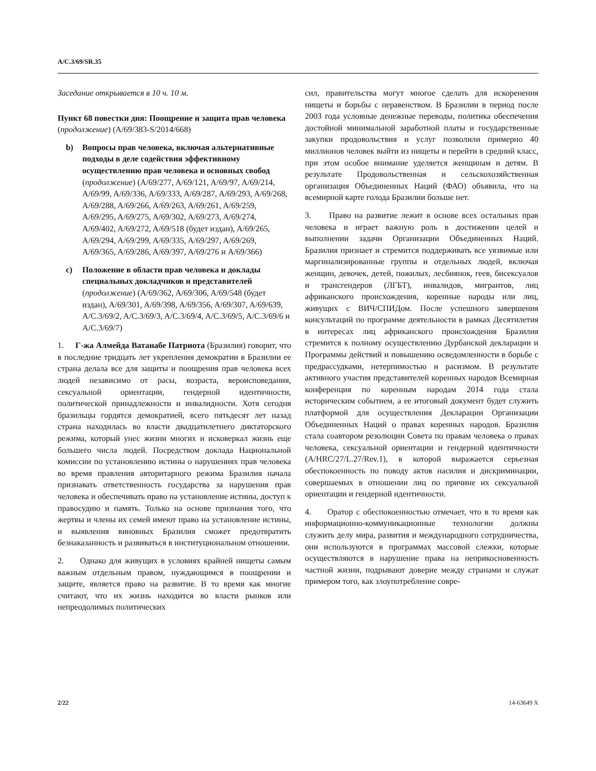A/C.3/69/SR.35
Заседание открывается в 10 ч. 10 м.
Пункт 68 повестки дня: Поощрение и защита прав человека (продолжение) (A/69/383-S/2014/668)
b) Вопросы прав человека, включая альтернативные подходы в деле содействия эффективному осуществлению прав человека и основных свобод (продолжение) (A/69/277, A/69/121, A/69/97, A/69/214, A/69/99, A/69/336, A/69/333, A/69/287, A/69/293, A/69/268, A/69/288, A/69/266, A/69/263, A/69/261, A/69/259, A/69/295, A/69/275, A/69/302, A/69/273, A/69/274, A/69/402, A/69/272, A/69/518 (будет издан), A/69/265, A/69/294, A/69/299, A/69/335, A/69/297, A/69/269, A/69/365, A/69/286, A/69/397, A/69/276 и A/69/366)
c) Положение в области прав человека и доклады специальных докладчиков и представителей (продолжение) (A/69/362, A/69/306, A/69/548 (будет издан), A/69/301, A/69/398, A/69/356, A/69/307, A/69/639, A/C.3/69/2, A/C.3/69/3, A/C.3/69/4, A/C.3/69/5, A/C.3/69/6 и A/C.3/69/7)
1. Г-жа Алмейда Ватанабе Патриота (Бразилия) говорит, что в последние тридцать лет укрепления демократии в Бразилии ее страна делала все для защиты и поощрения прав человека всех людей независимо от расы, возраста, вероисповедания, сексуальной ориентации, гендерной идентичности, политической принадлежности и инвалидности. Хотя сегодня бразильцы гордятся демократией, всего пятьдесят лет назад страна находилась во власти двадцатилетнего диктаторского режима, который унес жизни многих и исковеркал жизнь еще большего числа людей. Посредством доклада Национальной комиссии по установлению истины о нарушениях прав человека во время правления авторитарного режима Бразилия начала признавать ответственность государства за нарушения прав человека и обеспечивать право на установление истины, доступ к правосудию и память. Только на основе признания того, что жертвы и члены их семей имеют право на установление истины, и выявления виновных Бразилия сможет предотвратить безнаказанность и развиваться в институциональном отношении.
2. Однако для живущих в условиях крайней нищеты самым важным отдельным правом, нуждающимся в поощрении и защите, является право на развитие. В то время как многие считают, что их жизнь находится во власти рынков или непреодолимых политических
сил, правительства могут многое сделать для искоренения нищеты и борьбы с неравенством. В Бразилии в период после 2003 года условные денежные переводы, политика обеспечения достойной минимальной заработной платы и государственные закупки продовольствия и услуг позволили примерно 40 миллионов человек выйти из нищеты и перейти в средний класс, при этом особое внимание уделяется женщинам и детям. В результате Продовольственная и сельскохозяйственная организация Объединенных Наций (ФАО) объявила, что на всемирной карте голода Бразилии больше нет.
3. Право на развитие лежит в основе всех остальных прав человека и играет важную роль в достижении целей и выполнении задачи Организации Объединенных Наций. Бразилия признает и стремится поддерживать все уязвимые или маргинализированные группы и отдельных людей, включая женщин, девочек, детей, пожилых, лесбиянок, геев, бисексуалов и трансгендеров (ЛГБТ), инвалидов, мигрантов, лиц африканского происхождения, коренные народы или лиц, живущих с ВИЧ/СПИДом. После успешного завершения консультаций по программе деятельности в рамках Десятилетия в интересах лиц африканского происхождения Бразилия стремится к полному осуществлению Дурбанской декларации и Программы действий и повышению осведомленности в борьбе с предрассудками, нетерпимостью и расизмом. В результате активного участия представителей коренных народов Всемирная конференция по коренным народам 2014 года стала историческим событием, а ее итоговый документ будет служить платформой для осуществления Декларации Организации Объединенных Наций о правах коренных народов. Бразилия стала соавтором резолюции Совета по правам человека о правах человека, сексуальной ориентации и гендерной идентичности (A/HRC/27/L.27/Rev.1), в которой выражается серьезная обеспокоенность по поводу актов насилия и дискриминации, совершаемых в отношении лиц по причине их сексуальной ориентации и гендерной идентичности.
4. Оратор с обеспокоенностью отмечает, что в то время как информационно-коммуникационные технологии должны служить делу мира, развития и международного сотрудничества, они используются в программах массовой слежки, которые осуществляются в нарушение права на неприкосновенность частной жизни, подрывают доверие между странами и служат примером того, как злоупотребление совре-
2/22 14-63649 X